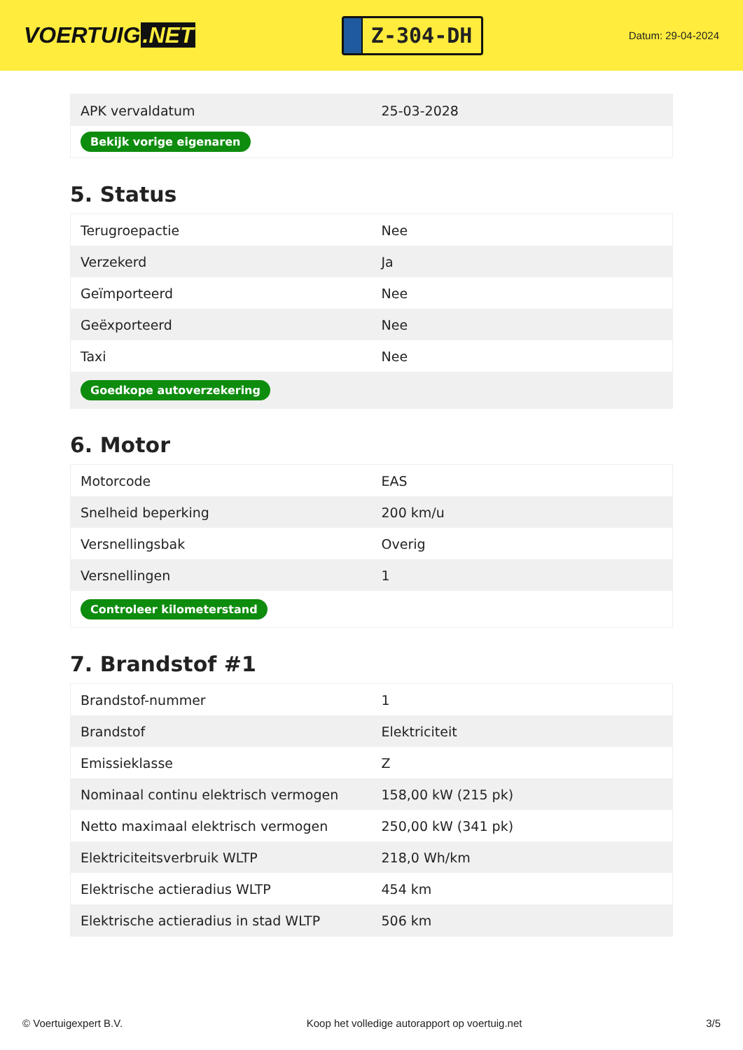VOERTUIG.NET
Z-304-DH
Datum: 29-04-2024
| APK vervaldatum | 25-03-2028 |
| Bekijk vorige eigenaren | |
5. Status
| Terugroepactie | Nee |
| Verzekerd | Ja |
| Geïmporteerd | Nee |
| Geëxporteerd | Nee |
| Taxi | Nee |
| Goedkope autoverzekering | |
6. Motor
| Motorcode | EAS |
| Snelheid beperking | 200 km/u |
| Versnellingsbak | Overig |
| Versnellingen | 1 |
| Controleer kilometerstand | |
7. Brandstof #1
| Brandstof-nummer | 1 |
| Brandstof | Elektriciteit |
| Emissieklasse | Z |
| Nominaal continu elektrisch vermogen | 158,00 kW (215 pk) |
| Netto maximaal elektrisch vermogen | 250,00 kW (341 pk) |
| Elektriciteitsverbruik WLTP | 218,0 Wh/km |
| Elektrische actieradius WLTP | 454 km |
| Elektrische actieradius in stad WLTP | 506 km |
© Voertuigexpert B.V. Koop het volledige autorapport op voertuig.net 3/5